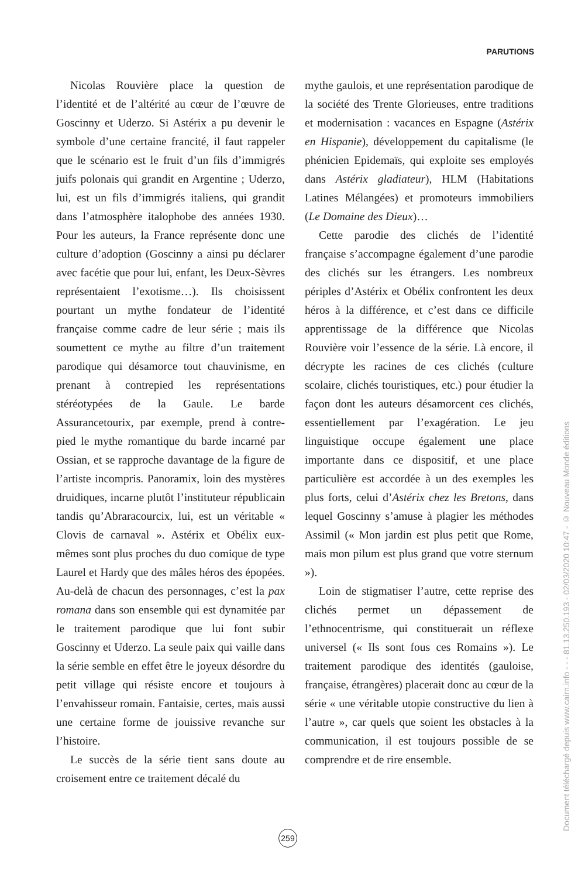PARUTIONS
Nicolas Rouvière place la question de l’identité et de l’altérité au cœur de l’œuvre de Goscinny et Uderzo. Si Astérix a pu devenir le symbole d’une certaine francité, il faut rappeler que le scénario est le fruit d’un fils d’immigrés juifs polonais qui grandit en Argentine ; Uderzo, lui, est un fils d’immigrés italiens, qui grandit dans l’atmosphère italophobe des années 1930. Pour les auteurs, la France représente donc une culture d’adoption (Goscinny a ainsi pu déclarer avec facétie que pour lui, enfant, les Deux-Sèvres représentaient l’exotisme…). Ils choisissent pourtant un mythe fondateur de l’identité française comme cadre de leur série ; mais ils soumettent ce mythe au filtre d’un traitement parodique qui désamorce tout chauvinisme, en prenant à contrepied les représentations stéréotypées de la Gaule. Le barde Assurancetourix, par exemple, prend à contre-pied le mythe romantique du barde incarné par Ossian, et se rapproche davantage de la figure de l’artiste incompris. Panoramix, loin des mystères druidiques, incarne plutôt l’instituteur républicain tandis qu’Abraracourcix, lui, est un véritable « Clovis de carnaval ». Astérix et Obélix eux-mêmes sont plus proches du duo comique de type Laurel et Hardy que des mâles héros des épopées. Au-delà de chacun des personnages, c’est la pax romana dans son ensemble qui est dynamitée par le traitement parodique que lui font subir Goscinny et Uderzo. La seule paix qui vaille dans la série semble en effet être le joyeux désordre du petit village qui résiste encore et toujours à l’envahisseur romain. Fantaisie, certes, mais aussi une certaine forme de jouissive revanche sur l’histoire.
Le succès de la série tient sans doute au croisement entre ce traitement décalé du
mythe gaulois, et une représentation parodique de la société des Trente Glorieuses, entre traditions et modernisation : vacances en Espagne (Astérix en Hispanie), développement du capitalisme (le phénicien Epidemaïs, qui exploite ses employés dans Astérix gladiateur), HLM (Habitations Latines Mélangées) et promoteurs immobiliers (Le Domaine des Dieux)…
Cette parodie des clichés de l’identité française s’accompagne également d’une parodie des clichés sur les étrangers. Les nombreux périples d’Astérix et Obélix confrontent les deux héros à la différence, et c’est dans ce difficile apprentissage de la différence que Nicolas Rouvière voir l’essence de la série. Là encore, il décrypte les racines de ces clichés (culture scolaire, clichés touristiques, etc.) pour étudier la façon dont les auteurs désamorcent ces clichés, essentiellement par l’exagération. Le jeu linguistique occupe également une place importante dans ce dispositif, et une place particulière est accordée à un des exemples les plus forts, celui d’Astérix chez les Bretons, dans lequel Goscinny s’amuse à plagier les méthodes Assimil (« Mon jardin est plus petit que Rome, mais mon pilum est plus grand que votre sternum »).
Loin de stigmatiser l’autre, cette reprise des clichés permet un dépassement de l’ethnocentrisme, qui constituerait un réflexe universel (« Ils sont fous ces Romains »). Le traitement parodique des identités (gauloise, française, étrangères) placerait donc au cœur de la série « une véritable utopie constructive du lien à l’autre », car quels que soient les obstacles à la communication, il est toujours possible de se comprendre et de rire ensemble.
259
Document téléchargé depuis www.cairn.info - - - 81.13.250.193 - 02/03/2020 10:47 - © Nouveau Monde éditions